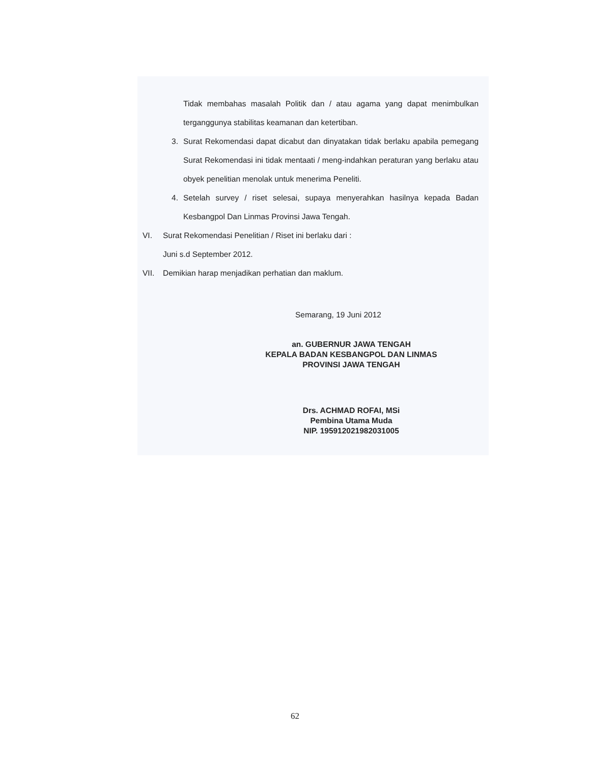Tidak membahas masalah Politik dan / atau agama yang dapat menimbulkan terganggunya stabilitas keamanan dan ketertiban.
3. Surat Rekomendasi dapat dicabut dan dinyatakan tidak berlaku apabila pemegang Surat Rekomendasi ini tidak mentaati / meng-indahkan peraturan yang berlaku atau obyek penelitian menolak untuk menerima Peneliti.
4. Setelah survey / riset selesai, supaya menyerahkan hasilnya kepada Badan Kesbangpol Dan Linmas Provinsi Jawa Tengah.
VI. Surat Rekomendasi Penelitian / Riset ini berlaku dari :
Juni s.d September 2012.
VII. Demikian harap menjadikan perhatian dan maklum.
Semarang, 19 Juni 2012
an. GUBERNUR JAWA TENGAH
KEPALA BADAN KESBANGPOL DAN LINMAS
PROVINSI JAWA TENGAH
Drs. ACHMAD ROFAI, MSi
Pembina Utama Muda
NIP. 195912021982031005
62